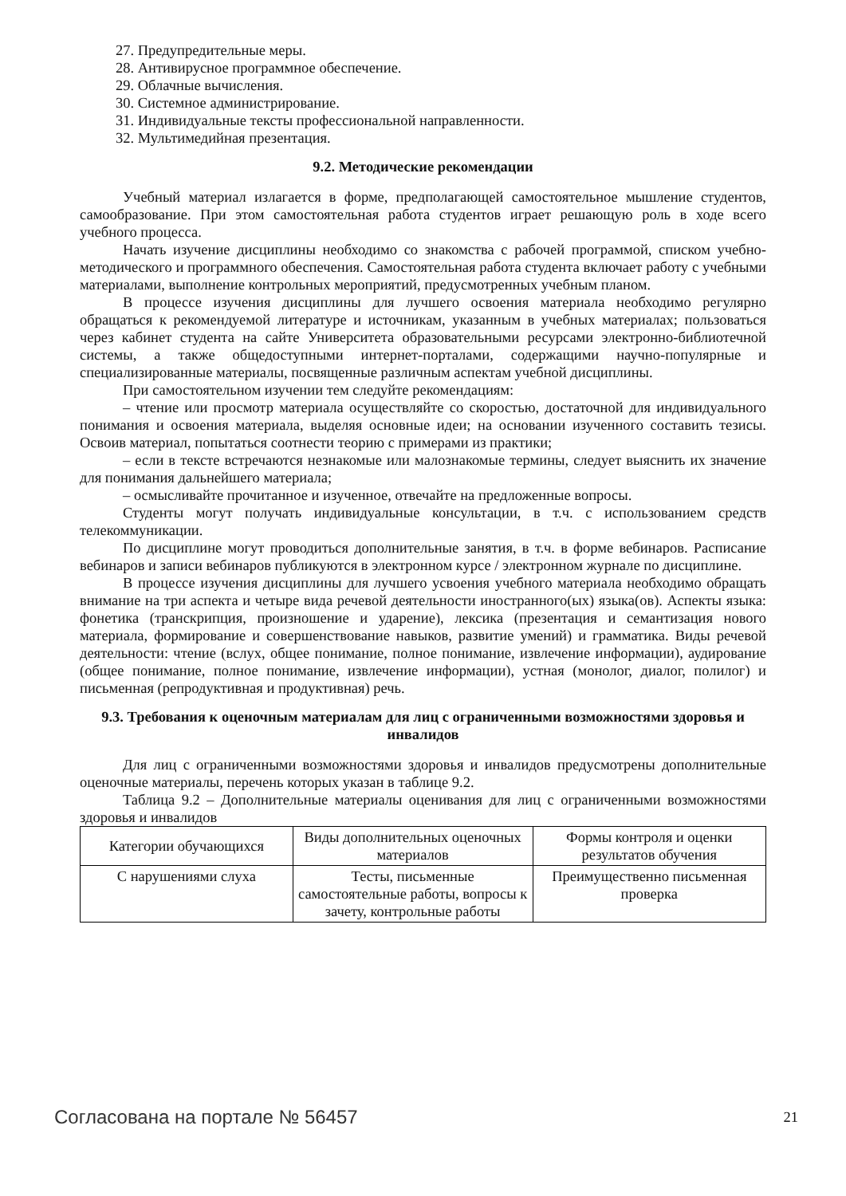27. Предупредительные меры.
28. Антивирусное программное обеспечение.
29. Облачные вычисления.
30. Системное администрирование.
31. Индивидуальные тексты профессиональной направленности.
32. Мультимедийная презентация.
9.2. Методические рекомендации
Учебный материал излагается в форме, предполагающей самостоятельное мышление студентов, самообразование. При этом самостоятельная работа студентов играет решающую роль в ходе всего учебного процесса.
Начать изучение дисциплины необходимо со знакомства с рабочей программой, списком учебно-методического и программного обеспечения. Самостоятельная работа студента включает работу с учебными материалами, выполнение контрольных мероприятий, предусмотренных учебным планом.
В процессе изучения дисциплины для лучшего освоения материала необходимо регулярно обращаться к рекомендуемой литературе и источникам, указанным в учебных материалах; пользоваться через кабинет студента на сайте Университета образовательными ресурсами электронно-библиотечной системы, а также общедоступными интернет-порталами, содержащими научно-популярные и специализированные материалы, посвященные различным аспектам учебной дисциплины.
При самостоятельном изучении тем следуйте рекомендациям:
– чтение или просмотр материала осуществляйте со скоростью, достаточной для индивидуального понимания и освоения материала, выделяя основные идеи; на основании изученного составить тезисы. Освоив материал, попытаться соотнести теорию с примерами из практики;
– если в тексте встречаются незнакомые или малознакомые термины, следует выяснить их значение для понимания дальнейшего материала;
– осмысливайте прочитанное и изученное, отвечайте на предложенные вопросы.
Студенты могут получать индивидуальные консультации, в т.ч. с использованием средств телекоммуникации.
По дисциплине могут проводиться дополнительные занятия, в т.ч. в форме вебинаров. Расписание вебинаров и записи вебинаров публикуются в электронном курсе / электронном журнале по дисциплине.
В процессе изучения дисциплины для лучшего усвоения учебного материала необходимо обращать внимание на три аспекта и четыре вида речевой деятельности иностранного(ых) языка(ов). Аспекты языка: фонетика (транскрипция, произношение и ударение), лексика (презентация и семантизация нового материала, формирование и совершенствование навыков, развитие умений) и грамматика. Виды речевой деятельности: чтение (вслух, общее понимание, полное понимание, извлечение информации), аудирование (общее понимание, полное понимание, извлечение информации), устная (монолог, диалог, полилог) и письменная (репродуктивная и продуктивная) речь.
9.3. Требования к оценочным материалам для лиц с ограниченными возможностями здоровья и инвалидов
Для лиц с ограниченными возможностями здоровья и инвалидов предусмотрены дополнительные оценочные материалы, перечень которых указан в таблице 9.2.
Таблица 9.2 – Дополнительные материалы оценивания для лиц с ограниченными возможностями здоровья и инвалидов
| Категории обучающихся | Виды дополнительных оценочных материалов | Формы контроля и оценки результатов обучения |
| --- | --- | --- |
| С нарушениями слуха | Тесты, письменные самостоятельные работы, вопросы к зачету, контрольные работы | Преимущественно письменная проверка |
Согласована на портале № 56457 21